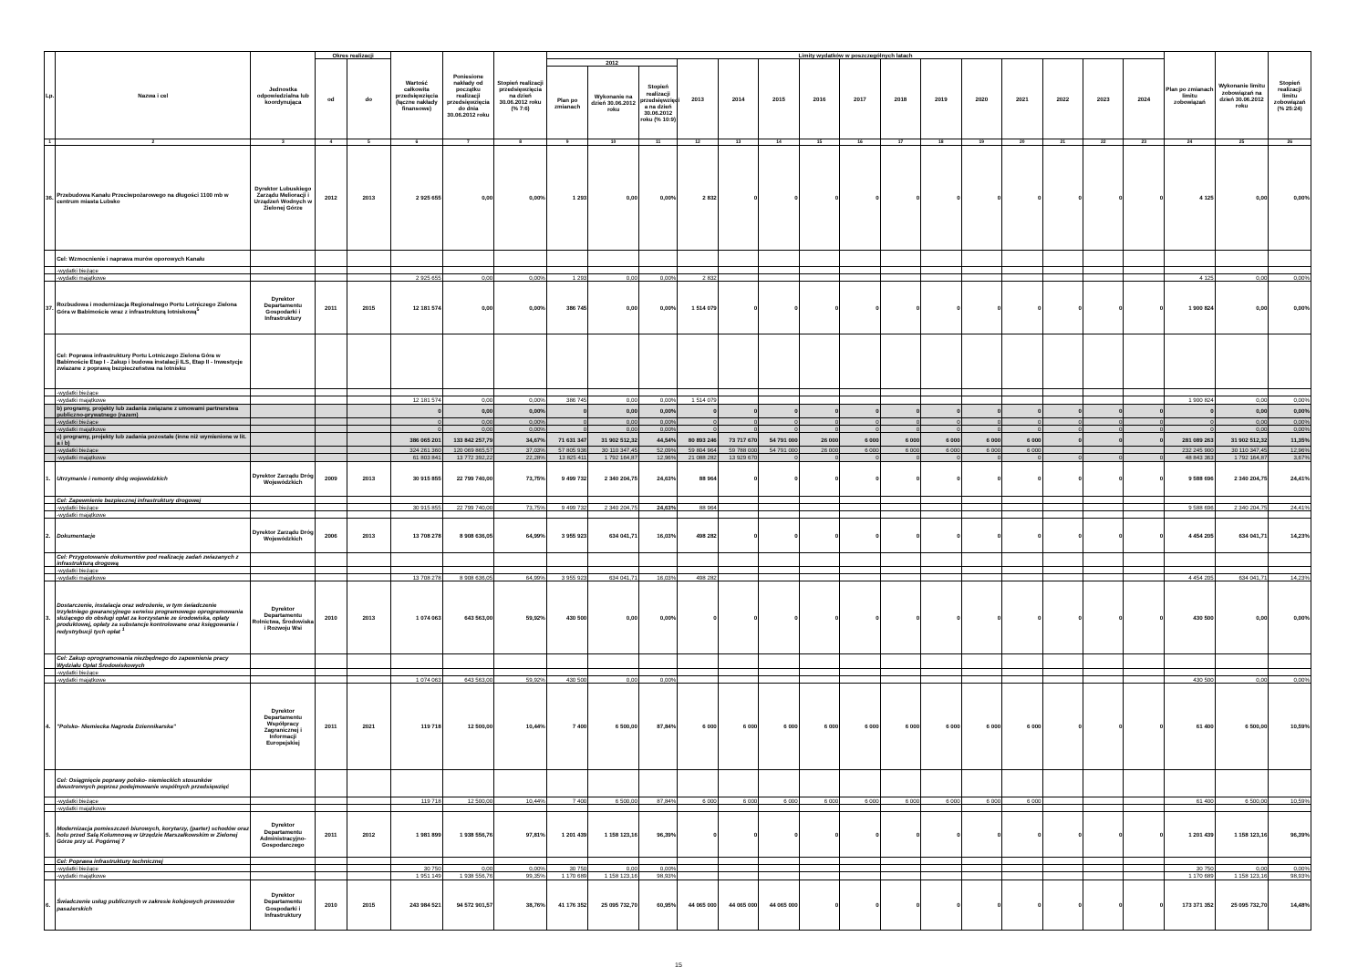| Lp. | Nazwa i cel | Jednostka odpowiedzialna lub koordynująca | Okres realizacji | | Wartość całkowita przedsięwzięcia (łączne nakłady finansowe) | Poniesione nakłady od początku realizacji przedsięwzięcia do dnia 30.06.2012 roku | Stopień realizacji przedsięwzięcia na dzień 30.06.2012 roku (% 7:6) | Limity wydatków w poszczególnych latach | | | | | | | | | | | | | | | Plan po zmianach limitu zobowiązań | Wykonanie limitu zobowiązań na dzień 30.06.2012 roku | Stopień realizacji limitu zobowiązań (% 25:24) |
| --- | --- | --- | --- | --- | --- | --- | --- | --- | --- | --- | --- | --- | --- | --- | --- | --- | --- | --- | --- | --- | --- | --- | --- | --- | --- |
| | | | od | do | | | | 2012 | | | 2013 | 2014 | 2015 | 2016 | 2017 | 2018 | 2019 | 2020 | 2021 | 2022 | 2023 | 2024 | | | |
| | | | | | | | | Plan po zmianach | Wykonanie na dzień 30.06.2012 roku | Stopień realizacji przedsięwzięci a na dzień 30.06.2012 roku (% 10:9) | | | | | | | | | | | | | | | |
| 1 | 2 | 3 | 4 | 5 | 6 | 7 | 8 | 9 | 10 | 11 | 12 | 13 | 14 | 15 | 16 | 17 | 18 | 19 | 20 | 21 | 22 | 23 | 24 | 25 | 26 |
| 36. | Przebudowa Kanału Przeciwpożarowego na długości 1100 mb w centrum miasta Lubsko | Dyrektor Lubuskiego Zarządu Melioracji i Urządzeń Wodnych w Zielonej Górze | 2012 | 2013 | 2 925 655 | 0,00 | 0,00% | 1 293 | 0,00 | 0,00% | 2 832 | 0 | 0 | 0 | 0 | 0 | 0 | 0 | 0 | 0 | 0 | 0 | 4 125 | 0,00 | 0,00% |
| | Cel: Wzmocnienie i naprawa murów oporowych Kanału | | | | | | | | | | | | | | | | | | | | | | | | |
| | -wydatki bieżące | | | | | | | | | | | | | | | | | | | | | | | | |
| | -wydatki majątkowe | | | | 2 925 655 | 0,00 | 0,00% | 1 293 | 0,00 | 0,00% | 2 832 | | | | | | | | | | | | 4 125 | 0,00 | 0,00% |
| 37. | Rozbudowa i modernizacja Regionalnego Portu Lotniczego Zielona Góra w Babimoście wraz z infrastrukturą lotniskową<sup>5</sup> | Dyrektor Departamentu Gospodarki i Infrastruktury | 2011 | 2015 | 12 181 574 | 0,00 | 0,00% | 386 745 | 0,00 | 0,00% | 1 514 079 | 0 | 0 | 0 | 0 | 0 | 0 | 0 | 0 | 0 | 0 | 0 | 1 900 824 | 0,00 | 0,00% |
| | Cel: Poprawa infrastruktury Portu Lotniczego Zielona Góra w Babimoście Etap I - Zakup i budowa instalacji ILS, Etap II - Inwestycje zwiazane z poprawą bezpieczeństwa na lotnisku | | | | | | | | | | | | | | | | | | | | | | | | |
| | -wydatki bieżące | | | | | | | | | | | | | | | | | | | | | | | | |
| | -wydatki majątkowe | | | | 12 181 574 | 0,00 | 0,00% | 386 745 | 0,00 | 0,00% | 1 514 079 | | | | | | | | | | | | 1 900 824 | 0,00 | 0,00% |
| | b) programy, projekty lub zadania związane z umowami partnerstwa publiczno-prywatnego (razem) | | | | 0 | 0,00 | 0,00% | 0 | 0,00 | 0,00% | 0 | 0 | 0 | 0 | 0 | 0 | 0 | 0 | 0 | 0 | 0 | 0 | 0 | 0,00 | 0,00% |
| | -wydatki bieżące | | | | 0 | 0,00 | 0,00% | 0 | 0,00 | 0,00% | 0 | 0 | 0 | 0 | 0 | 0 | 0 | 0 | 0 | 0 | 0 | 0 | 0 | 0,00 | 0,00% |
| | -wydatki majątkowe | | | | 0 | 0,00 | 0,00% | 0 | 0,00 | 0,00% | 0 | 0 | 0 | 0 | 0 | 0 | 0 | 0 | 0 | 0 | 0 | 0 | 0 | 0,00 | 0,00% |
| | c) programy, projekty lub zadania pozostałe (inne niż wymienione w lit. a i b) | | | | 386 065 201 | 133 842 257,79 | 34,67% | 71 631 347 | 31 902 512,32 | 44,54% | 80 893 246 | 73 717 670 | 54 791 000 | 26 000 | 6 000 | 6 000 | 6 000 | 6 000 | 6 000 | 0 | 0 | 0 | 281 089 263 | 31 902 512,32 | 11,35% |
| | -wydatki bieżące | | | | 324 261 360 | 120 069 865,57 | 37,03% | 57 805 936 | 30 110 347,45 | 52,09% | 59 804 964 | 59 788 000 | 54 791 000 | 26 000 | 6 000 | 6 000 | 6 000 | 6 000 | 6 000 | | | | 232 245 900 | 30 110 347,45 | 12,96% |
| | -wydatki majątkowe | | | | 61 803 841 | 13 772 392,22 | 22,28% | 13 825 411 | 1 792 164,87 | 12,96% | 21 088 282 | 13 929 670 | 0 | 0 | 0 | 0 | 0 | 0 | 0 | 0 | 0 | 0 | 48 843 363 | 1 792 164,87 | 3,67% |
| 1. | Utrzymanie i remonty dróg wojewódzkich | Dyrektor Zarządu Dróg Wojewódzkich | 2009 | 2013 | 30 915 855 | 22 799 740,00 | 73,75% | 9 499 732 | 2 340 204,75 | 24,63% | 88 964 | 0 | 0 | 0 | 0 | 0 | 0 | 0 | 0 | 0 | 0 | 0 | 9 588 696 | 2 340 204,75 | 24,41% |
| | Cel: Zapewnienie bezpiecznej infrastruktury drogowej | | | | | | | | | | | | | | | | | | | | | | | | |
| | -wydatki bieżące | | | | 30 915 855 | 22 799 740,00 | 73,75% | 9 499 732 | 2 340 204,75 | 24,63% | 88 964 | | | | | | | | | | | | 9 588 696 | 2 340 204,75 | 24,41% |
| | -wydatki majątkowe | | | | | | | | | | | | | | | | | | | | | | | | |
| 2. | Dokumentacje | Dyrektor Zarządu Dróg Wojewódzkich | 2006 | 2013 | 13 708 278 | 8 908 636,05 | 64,99% | 3 955 923 | 634 041,71 | 16,03% | 498 282 | 0 | 0 | 0 | 0 | 0 | 0 | 0 | 0 | 0 | 0 | 0 | 4 454 205 | 634 041,71 | 14,23% |
| | Cel: Przygotowanie dokumentów pod realizację zadań zwiazanych z infrastrukturą drogową | | | | | | | | | | | | | | | | | | | | | | | | |
| | -wydatki bieżące | | | | | | | | | | | | | | | | | | | | | | | | |
| | -wydatki majątkowe | | | | 13 708 278 | 8 908 636,05 | 64,99% | 3 955 923 | 634 041,71 | 16,03% | 498 282 | | | | | | | | | | | | 4 454 205 | 634 041,71 | 14,23% |
| 3. | Dostarczenie, instalacja oraz wdrożenie, w tym świadczenie trzyletniego gwarancyjnego serwisu programowego oprogramowania służącego do obsługi opłat za korzystanie ze środowiska, opłaty produktowej, opłaty za substancje kontrolowane oraz księgowania i redystrybucji tych opłat <sup>1</sup> | Dyrektor Departamentu Rolnictwa, Środowiska i Rozwoju Wsi | 2010 | 2013 | 1 074 063 | 643 563,00 | 59,92% | 430 500 | 0,00 | 0,00% | 0 | 0 | 0 | 0 | 0 | 0 | 0 | 0 | 0 | 0 | 0 | 0 | 430 500 | 0,00 | 0,00% |
| | Cel: Zakup oprogramowania niezbędnego do zapewnienia pracy Wydziału Opłat Środowiskowych | | | | | | | | | | | | | | | | | | | | | | | | |
| | -wydatki bieżące | | | | | | | | | | | | | | | | | | | | | | | | |
| | -wydatki majątkowe | | | | 1 074 063 | 643 563,00 | 59,92% | 430 500 | 0,00 | 0,00% | | | | | | | | | | | | | 430 500 | 0,00 | 0,00% |
| 4. | "Polsko- Niemiecka Nagroda Dziennikarska" | Dyrektor Departamentu Współpracy Zagranicznej i Informacji Europejskiej | 2011 | 2021 | 119 718 | 12 500,00 | 10,44% | 7 400 | 6 500,00 | 87,84% | 6 000 | 6 000 | 6 000 | 6 000 | 6 000 | 6 000 | 6 000 | 6 000 | 6 000 | 0 | 0 | 0 | 61 400 | 6 500,00 | 10,59% |
| | Cel: Osiągnięcie poprawy polsko- niemieckich stosunków dwustronnych poprzez podejmowanie wspólnych przedsięwzięć | | | | | | | | | | | | | | | | | | | | | | | | |
| | -wydatki bieżące | | | | 119 718 | 12 500,00 | 10,44% | 7 400 | 6 500,00 | 87,84% | 6 000 | 6 000 | 6 000 | 6 000 | 6 000 | 6 000 | 6 000 | 6 000 | 6 000 | | | | 61 400 | 6 500,00 | 10,59% |
| | -wydatki majątkowe | | | | | | | | | | | | | | | | | | | | | | | | |
| 5. | Modernizacja pomieszczeń biurowych, korytarzy, (parter) schodów oraz holu przed Salą Kolumnową w Urzędzie Marszałkowskim w Zielonej Górze przy ul. Pogórnej 7 | Dyrektor Departamentu Administracyjno-Gospodarczego | 2011 | 2012 | 1 981 899 | 1 938 556,76 | 97,81% | 1 201 439 | 1 158 123,16 | 96,39% | 0 | 0 | 0 | 0 | 0 | 0 | 0 | 0 | 0 | 0 | 0 | 0 | 1 201 439 | 1 158 123,16 | 96,39% |
| | Cel: Poprawa infrastruktury technicznej | | | | | | | | | | | | | | | | | | | | | | | | |
| | -wydatki bieżące | | | | 30 750 | 0,00 | 0,00% | 30 750 | 0,00 | 0,00% | | | | | | | | | | | | | 30 750 | 0,00 | 0,00% |
| | -wydatki majątkowe | | | | 1 951 149 | 1 938 556,76 | 99,35% | 1 170 689 | 1 158 123,16 | 98,93% | | | | | | | | | | | | | 1 170 689 | 1 158 123,16 | 98,93% |
| 6. | Świadczenie usług publicznych w zakresie kolejowych przewozów pasażerskich | Dyrektor Departamentu Gospodarki i Infrastruktury | 2010 | 2015 | 243 984 521 | 94 572 901,57 | 38,76% | 41 176 352 | 25 095 732,70 | 60,95% | 44 065 000 | 44 065 000 | 44 065 000 | 0 | 0 | 0 | 0 | 0 | 0 | 0 | 0 | 0 | 173 371 352 | 25 095 732,70 | 14,48% |
15